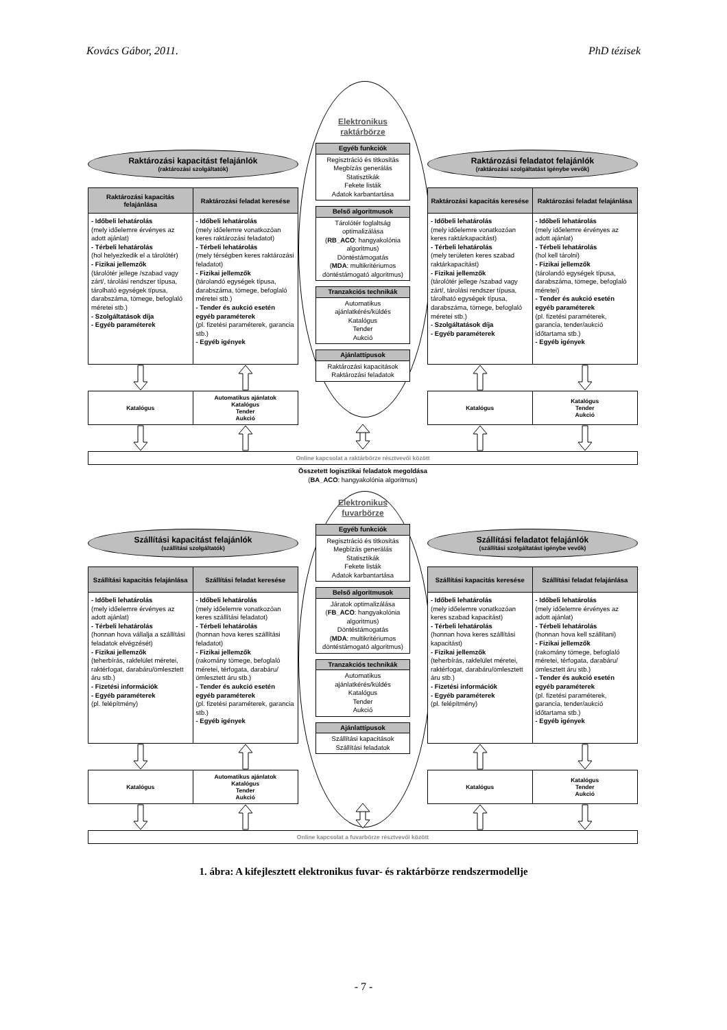Kovács Gábor, 2011. PhD tézisek
Raktározási kapacitást felajánlók
(raktározási szolgáltatók)
Raktározási kapacitás felajánlása
- Időbeli lehatárolás
(mely időelemre érvényes az adott ajánlat)
- Térbeli lehatárolás
(hol helyezkedik el a tárolótér)
- Fizikai jellemzők
(tárolótér jellege /szabad vagy zárt/, tárolási rendszer típusa, tárolható egységek típusa, darabszáma, tömege, befoglaló méretei stb.)
- Szolgáltatások díja
- Egyéb paraméterek
Raktározási feladat keresése
- Időbeli lehatárolás
(mely időelemre vonatkozóan keres raktározási feladatot)
- Térbeli lehatárolás
(mely térségben keres raktározási feladatot)
- Fizikai jellemzők
(tárolandó egységek típusa, darabszáma, tömege, befoglaló méretei stb.)
- Tender és aukció esetén egyéb paraméterek
(pl. fizetési paraméterek, garancia stb.)
- Egyéb igények
Katalógus
Automatikus ajánlatok
Katalógus
Tender
Aukció
Elektronikus
raktárbörze
Egyéb funkciók
Regisztráció és titkosítás
Megbízás generálás
Statisztikák
Fekete listák
Adatok karbantartása
Belső algoritmusok
Tárolótér foglaltság optimalizálása
(RB_ACO: hangyakolónia algoritmus)
Döntéstámogatás
(MDA: multikritériumos döntéstámogató algoritmus)
Tranzakciós technikák
Automatikus ajánlatkérés/küldés
Katalógus
Tender
Aukció
Ajánlattípusok
Raktározási kapacitások
Raktározási feladatok
Raktározási feladatot felajánlók
(raktározási szolgáltatást igénybe vevők)
Raktározási kapacitás keresése
- Időbeli lehatárolás
(mely időelemre vonatkozóan keres raktárkapacitást)
- Térbeli lehatárolás
(mely területen keres szabad raktárkapacitást)
- Fizikai jellemzők
(tárolótér jellege /szabad vagy zárt/, tárolási rendszer típusa, tárolható egységek típusa, darabszáma, tömege, befoglaló méretei stb.)
- Szolgáltatások díja
- Egyéb paraméterek
Raktározási feladat felajánlása
- Időbeli lehatárolás
(mely időelemre érvényes az adott ajánlat)
- Térbeli lehatárolás
(hol kell tárolni)
- Fizikai jellemzők
(tárolandó egységek típusa, darabszáma, tömege, befoglaló méretei)
- Tender és aukció esetén egyéb paraméterek
(pl. fizetési paraméterek, garancia, tender/aukció időtartama stb.)
- Egyéb igények
Katalógus
Katalógus
Tender
Aukció
Online kapcsolat a raktárbörze résztvevői között
Összetett logisztikai feladatok megoldása
(BA_ACO: hangyakolónia algoritmus)
Szállítási kapacitást felajánlók
(szállítási szolgáltatók)
Szállítási kapacitás felajánlása
- Időbeli lehatárolás
(mely időelemre érvényes az adott ajánlat)
- Térbeli lehatárolás
(honnan hova vállalja a szállítási feladatok elvégzését)
- Fizikai jellemzők
(teherbírás, rakfelület méretei, raktérfogat, darabáru/ömlesztett áru stb.)
- Fizetési információk
- Egyéb paraméterek
(pl. felépítmény)
Szállítási feladat keresése
- Időbeli lehatárolás
(mely időelemre vonatkozóan keres szállítási feladatot)
- Térbeli lehatárolás
(honnan hova keres szállítási feladatot)
- Fizikai jellemzők
(rakomány tömege, befoglaló méretei, térfogata, darabáru/ ömlesztett áru stb.)
- Tender és aukció esetén egyéb paraméterek
(pl. fizetési paraméterek, garancia stb.)
- Egyéb igények
Katalógus
Automatikus ajánlatok
Katalógus
Tender
Aukció
Elektronikus
fuvarbörze
Egyéb funkciók
Regisztráció és titkosítás
Megbízás generálás
Statisztikák
Fekete listák
Adatok karbantartása
Belső algoritmusok
Járatok optimalizálása
(FB_ACO: hangyakolónia algoritmus)
Döntéstámogatás
(MDA: multikritériumos döntéstámogató algoritmus)
Tranzakciós technikák
Automatikus ajánlatkérés/küldés
Katalógus
Tender
Aukció
Ajánlattípusok
Szállítási kapacitások
Szállítási feladatok
Szállítási feladatot felajánlók
(szállítási szolgáltatást igénybe vevők)
Szállítási kapacitás keresése
- Időbeli lehatárolás
(mely időelemre vonatkozóan keres szabad kapacitást)
- Térbeli lehatárolás
(honnan hova keres szállítási kapacitást)
- Fizikai jellemzők
(teherbírás, rakfelület méretei, raktérfogat, darabáru/ömlesztett áru stb.)
- Fizetési információk
- Egyéb paraméterek
(pl. felépítmény)
Szállítási feladat felajánlása
- Időbeli lehatárolás
(mely időelemre érvényes az adott ajánlat)
- Térbeli lehatárolás
(honnan hova kell szállítani)
- Fizikai jellemzők
(rakomány tömege, befoglaló méretei, térfogata, darabáru/ ömlesztett áru stb.)
- Tender és aukció esetén egyéb paraméterek
(pl. fizetési paraméterek, garancia, tender/aukció időtartama stb.)
- Egyéb igények
Katalógus
Katalógus
Tender
Aukció
Online kapcsolat a fuvarbörze résztvevői között
1. ábra: A kifejlesztett elektronikus fuvar- és raktárbörze rendszermodellje
- 7 -